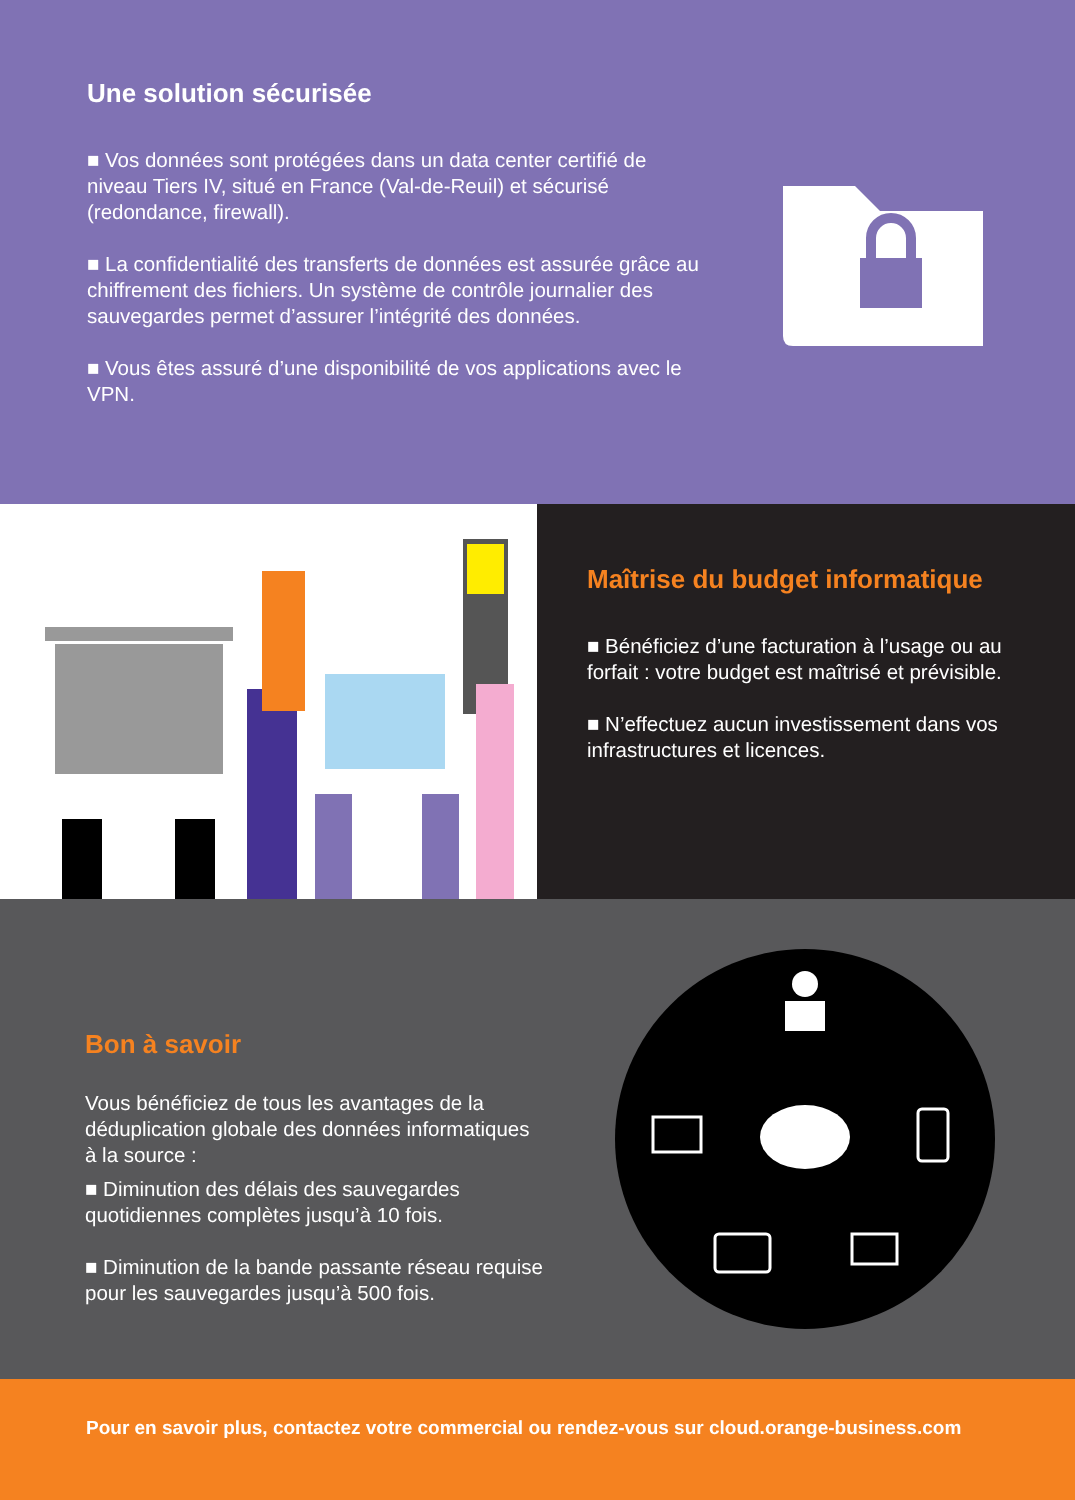Une solution sécurisée
■ Vos données sont protégées dans un data center certifié de niveau Tiers IV, situé en France (Val-de-Reuil) et sécurisé (redondance, firewall).
■ La confidentialité des transferts de données est assurée grâce au chiffrement des fichiers. Un système de contrôle journalier des sauvegardes permet d’assurer l’intégrité des données.
■ Vous êtes assuré d’une disponibilité de vos applications avec le VPN.
Maîtrise du budget informatique
■ Bénéficiez d’une facturation à l’usage ou au forfait : votre budget est maîtrisé et prévisible.
■ N’effectuez aucun investissement dans vos infrastructures et licences.
Bon à savoir
Vous bénéficiez de tous les avantages de la déduplication globale des données informatiques à la source :
■ Diminution des délais des sauvegardes quotidiennes complètes jusqu’à 10 fois.
■ Diminution de la bande passante réseau requise pour les sauvegardes jusqu’à 500 fois.
Pour en savoir plus, contactez votre commercial ou rendez-vous sur cloud.orange-business.com